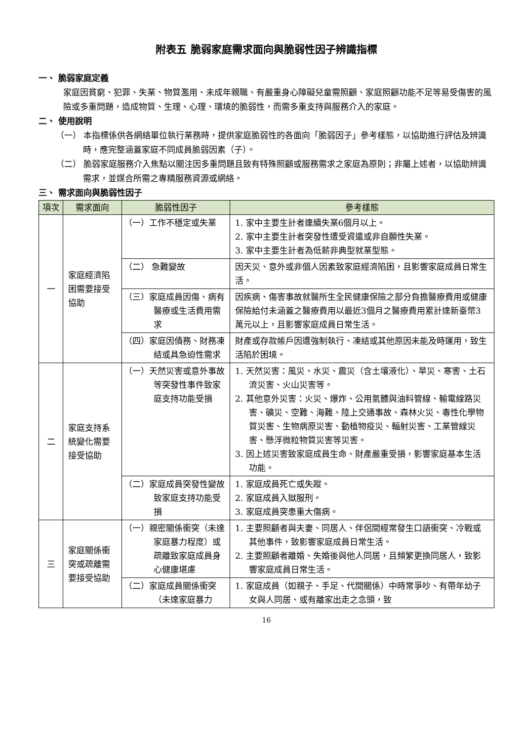附表五 脆弱家庭需求面向與脆弱性因子辨識指標
一、 脆弱家庭定義
家庭因貧窮、犯罪、失業、物質濫用、未成年親職、有嚴重身心障礙兒童需照顧、家庭照顧功能不足等易受傷害的風險或多重問題，造成物質、生理、心理、環境的脆弱性，而需多重支持與服務介入的家庭。
二、 使用說明
（一） 本指標係供各網絡單位執行業務時，提供家庭脆弱性的各面向「脆弱因子」參考樣態，以協助進行評估及辨識時，應完整涵蓋家庭不同成員脆弱因素（子）。
（二） 脆弱家庭服務介入焦點以關注因多重問題且致有特殊照顧或服務需求之家庭為原則；非屬上述者，以協助辨識需求，並媒合所需之專精服務資源或網絡。
三、 需求面向與脆弱性因子
| 項次 | 需求面向 | 脆弱性因子 | 參考樣態 |
| --- | --- | --- | --- |
| 一 | 家庭經濟陷困需要接受協助 | （一）工作不穩定或失業 | 1. 家中主要生計者連續失業6個月以上。 2. 家中主要生計者突發性遭受資遣或非自願性失業。 3. 家中主要生計者為低薪非典型就業型態。 |
| | | （二） 急難變故 | 因天災、意外或非個人因素致家庭經濟陷困，且影響家庭成員日常生活。 |
| | | （三）家庭成員因傷、病有醫療或生活費用需求 | 因疾病、傷害事故就醫所生全民健康保險之部分負擔醫療費用或健康保險給付未涵蓋之醫療費用以最近3個月之醫療費用累計達新臺幣3萬元以上，且影響家庭成員日常生活。 |
| | | （四）家庭因債務、財務凍結或具急迫性需求 | 財產或存款帳戶因遭強制執行、凍結或其他原因未能及時運用，致生活陷於困境。 |
| 二 | 家庭支持系統變化需要接受協助 | （一）天然災害或意外事故等突發性事件致家庭支持功能受損 | 1. 天然災害：風災、水災、震災（含土壤液化）、旱災、寒害、土石流災害、火山災害等。 2. 其他意外災害：火災、爆炸、公用氣體與油料管線、輸電線路災害、礦災、空難、海難、陸上交通事故、森林火災、毒性化學物質災害、生物病原災害、動植物疫災、輻射災害、工業管線災害、懸浮微粒物質災害等災害。 3. 因上述災害致家庭成員生命、財產嚴重受損，影響家庭基本生活功能。 |
| | | （二）家庭成員突發性變故致家庭支持功能受損 | 1. 家庭成員死亡或失蹤。 2. 家庭成員入獄服刑。 3. 家庭成員突患重大傷病。 |
| 三 | 家庭關係衝突或疏離需要接受協助 | （一）親密關係衝突（未達家庭暴力程度）或疏離致家庭成員身心健康堪慮 | 1. 主要照顧者與夫妻、同居人、伴侶間經常發生口語衝突、冷戰或其他事件，致影響家庭成員日常生活。 2. 主要照顧者離婚、失婚後與他人同居，且頻繁更換同居人，致影響家庭成員日常生活。 |
| | | （二）家庭成員關係衝突（未達家庭暴力 | 1. 家庭成員（如親子、手足、代間關係）中時常爭吵、有帶年幼子女與人同居、或有離家出走之念頭，致 |
16